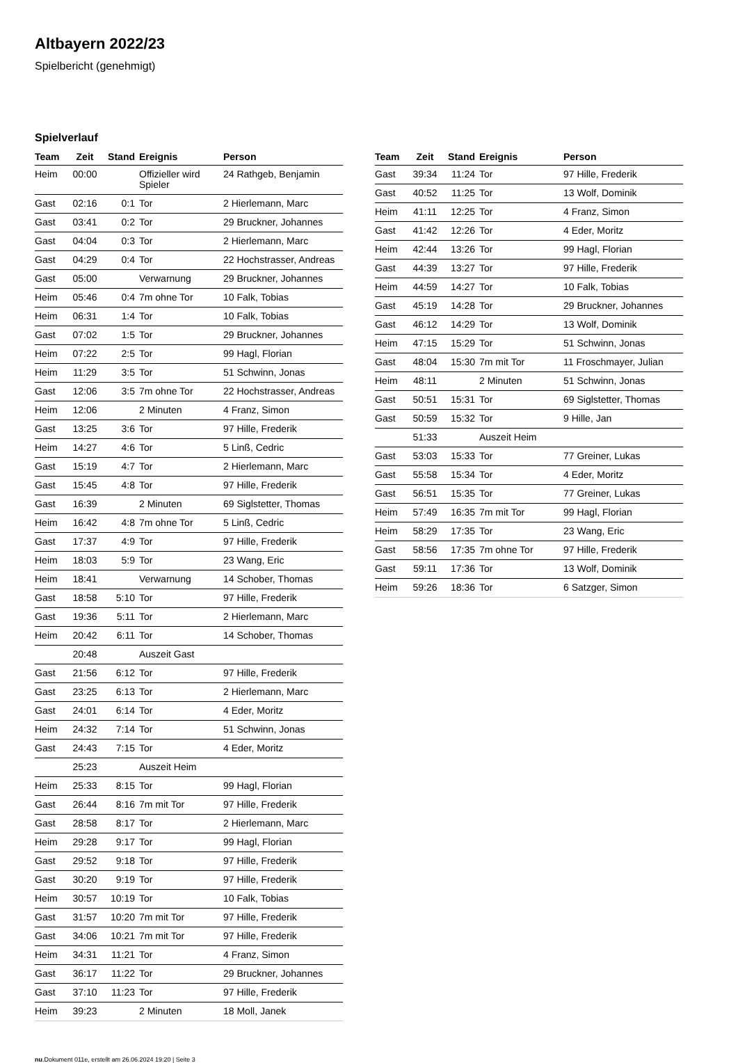Altbayern 2022/23
Spielbericht (genehmigt)
Spielverlauf
| Team | Zeit | Stand | Ereignis | Person |
| --- | --- | --- | --- | --- |
| Heim | 00:00 | | Offizieller wird Spieler | 24 Rathgeb, Benjamin |
| Gast | 02:16 | 0:1 | Tor | 2 Hierlemann, Marc |
| Gast | 03:41 | 0:2 | Tor | 29 Bruckner, Johannes |
| Gast | 04:04 | 0:3 | Tor | 2 Hierlemann, Marc |
| Gast | 04:29 | 0:4 | Tor | 22 Hochstrasser, Andreas |
| Gast | 05:00 | | Verwarnung | 29 Bruckner, Johannes |
| Heim | 05:46 | 0:4 | 7m ohne Tor | 10 Falk, Tobias |
| Heim | 06:31 | 1:4 | Tor | 10 Falk, Tobias |
| Gast | 07:02 | 1:5 | Tor | 29 Bruckner, Johannes |
| Heim | 07:22 | 2:5 | Tor | 99 Hagl, Florian |
| Heim | 11:29 | 3:5 | Tor | 51 Schwinn, Jonas |
| Gast | 12:06 | 3:5 | 7m ohne Tor | 22 Hochstrasser, Andreas |
| Heim | 12:06 | | 2 Minuten | 4 Franz, Simon |
| Gast | 13:25 | 3:6 | Tor | 97 Hille, Frederik |
| Heim | 14:27 | 4:6 | Tor | 5 Linß, Cedric |
| Gast | 15:19 | 4:7 | Tor | 2 Hierlemann, Marc |
| Gast | 15:45 | 4:8 | Tor | 97 Hille, Frederik |
| Gast | 16:39 | | 2 Minuten | 69 Siglstetter, Thomas |
| Heim | 16:42 | 4:8 | 7m ohne Tor | 5 Linß, Cedric |
| Gast | 17:37 | 4:9 | Tor | 97 Hille, Frederik |
| Heim | 18:03 | 5:9 | Tor | 23 Wang, Eric |
| Heim | 18:41 | | Verwarnung | 14 Schober, Thomas |
| Gast | 18:58 | 5:10 | Tor | 97 Hille, Frederik |
| Gast | 19:36 | 5:11 | Tor | 2 Hierlemann, Marc |
| Heim | 20:42 | 6:11 | Tor | 14 Schober, Thomas |
| | 20:48 | | Auszeit Gast | |
| Gast | 21:56 | 6:12 | Tor | 97 Hille, Frederik |
| Gast | 23:25 | 6:13 | Tor | 2 Hierlemann, Marc |
| Gast | 24:01 | 6:14 | Tor | 4 Eder, Moritz |
| Heim | 24:32 | 7:14 | Tor | 51 Schwinn, Jonas |
| Gast | 24:43 | 7:15 | Tor | 4 Eder, Moritz |
| | 25:23 | | Auszeit Heim | |
| Heim | 25:33 | 8:15 | Tor | 99 Hagl, Florian |
| Gast | 26:44 | 8:16 | 7m mit Tor | 97 Hille, Frederik |
| Gast | 28:58 | 8:17 | Tor | 2 Hierlemann, Marc |
| Heim | 29:28 | 9:17 | Tor | 99 Hagl, Florian |
| Gast | 29:52 | 9:18 | Tor | 97 Hille, Frederik |
| Gast | 30:20 | 9:19 | Tor | 97 Hille, Frederik |
| Heim | 30:57 | 10:19 | Tor | 10 Falk, Tobias |
| Gast | 31:57 | 10:20 | 7m mit Tor | 97 Hille, Frederik |
| Gast | 34:06 | 10:21 | 7m mit Tor | 97 Hille, Frederik |
| Heim | 34:31 | 11:21 | Tor | 4 Franz, Simon |
| Gast | 36:17 | 11:22 | Tor | 29 Bruckner, Johannes |
| Gast | 37:10 | 11:23 | Tor | 97 Hille, Frederik |
| Heim | 39:23 | | 2 Minuten | 18 Moll, Janek |
| Team | Zeit | Stand | Ereignis | Person |
| --- | --- | --- | --- | --- |
| Gast | 39:34 | 11:24 | Tor | 97 Hille, Frederik |
| Gast | 40:52 | 11:25 | Tor | 13 Wolf, Dominik |
| Heim | 41:11 | 12:25 | Tor | 4 Franz, Simon |
| Gast | 41:42 | 12:26 | Tor | 4 Eder, Moritz |
| Heim | 42:44 | 13:26 | Tor | 99 Hagl, Florian |
| Gast | 44:39 | 13:27 | Tor | 97 Hille, Frederik |
| Heim | 44:59 | 14:27 | Tor | 10 Falk, Tobias |
| Gast | 45:19 | 14:28 | Tor | 29 Bruckner, Johannes |
| Gast | 46:12 | 14:29 | Tor | 13 Wolf, Dominik |
| Heim | 47:15 | 15:29 | Tor | 51 Schwinn, Jonas |
| Gast | 48:04 | 15:30 | 7m mit Tor | 11 Froschmayer, Julian |
| Heim | 48:11 | | 2 Minuten | 51 Schwinn, Jonas |
| Gast | 50:51 | 15:31 | Tor | 69 Siglstetter, Thomas |
| Gast | 50:59 | 15:32 | Tor | 9 Hille, Jan |
| | 51:33 | | Auszeit Heim | |
| Gast | 53:03 | 15:33 | Tor | 77 Greiner, Lukas |
| Gast | 55:58 | 15:34 | Tor | 4 Eder, Moritz |
| Gast | 56:51 | 15:35 | Tor | 77 Greiner, Lukas |
| Heim | 57:49 | 16:35 | 7m mit Tor | 99 Hagl, Florian |
| Heim | 58:29 | 17:35 | Tor | 23 Wang, Eric |
| Gast | 58:56 | 17:35 | 7m ohne Tor | 97 Hille, Frederik |
| Gast | 59:11 | 17:36 | Tor | 13 Wolf, Dominik |
| Heim | 59:26 | 18:36 | Tor | 6 Satzger, Simon |
nu.Dokument 011e, erstellt am 26.06.2024 19:20 | Seite 3